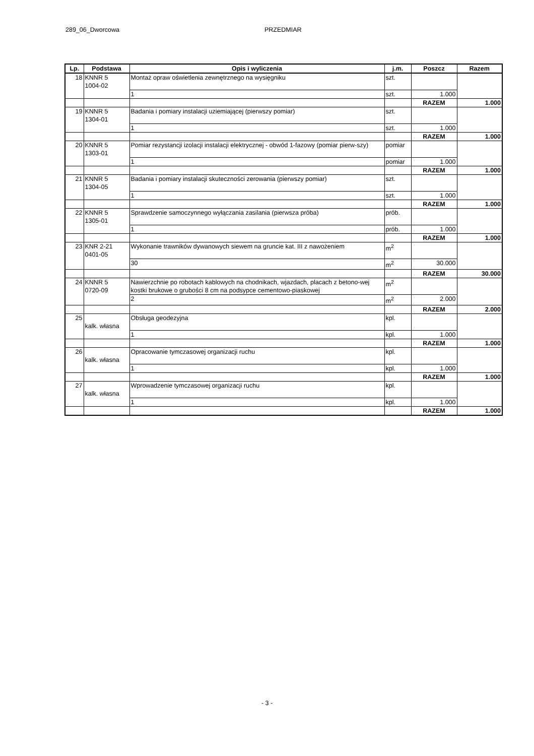289_06_Dworcowa PRZEDMIAR
| Lp. | Podstawa | Opis i wyliczenia | j.m. | Poszcz | Razem |
| --- | --- | --- | --- | --- | --- |
| 18 | KNNR 5 1004-02 | Montaż opraw oświetlenia zewnętrznego na wysięgniku | szt. | | |
| | | 1 | szt. | 1.000 | |
| | | | | RAZEM | 1.000 |
| 19 | KNNR 5 1304-01 | Badania i pomiary instalacji uziemiającej (pierwszy pomiar) | szt. | | |
| | | 1 | szt. | 1.000 | |
| | | | | RAZEM | 1.000 |
| 20 | KNNR 5 1303-01 | Pomiar rezystancji izolacji instalacji elektrycznej - obwód 1-fazowy (pomiar pierw-szy) | pomiar | | |
| | | 1 | pomiar | 1.000 | |
| | | | | RAZEM | 1.000 |
| 21 | KNNR 5 1304-05 | Badania i pomiary instalacji skuteczności zerowania (pierwszy pomiar) | szt. | | |
| | | 1 | szt. | 1.000 | |
| | | | | RAZEM | 1.000 |
| 22 | KNNR 5 1305-01 | Sprawdzenie samoczynnego wyłączania zasilania (pierwsza próba) | prób. | | |
| | | 1 | prób. | 1.000 | |
| | | | | RAZEM | 1.000 |
| 23 | KNR 2-21 0401-05 | Wykonanie trawników dywanowych siewem na gruncie kat. III z nawożeniem | m<sup>2</sup> | | |
| | | 30 | m<sup>2</sup> | 30.000 | |
| | | | | RAZEM | 30.000 |
| 24 | KNNR 5 0720-09 | Nawierzchnie po robotach kablowych na chodnikach, wjazdach, placach z betono-wej kostki brukowe o grubości 8 cm na podsypce cementowo-piaskowej | m<sup>2</sup> | | |
| | | 2 | m<sup>2</sup> | 2.000 | |
| | | | | RAZEM | 2.000 |
| 25 | kalk. własna | Obsługa geodezyjna | kpl. | | |
| | | 1 | kpl. | 1.000 | |
| | | | | RAZEM | 1.000 |
| 26 | kalk. własna | Opracowanie tymczasowej organizacji ruchu | kpl. | | |
| | | 1 | kpl. | 1.000 | |
| | | | | RAZEM | 1.000 |
| 27 | kalk. własna | Wprowadzenie tymczasowej organizacji ruchu | kpl. | | |
| | | 1 | kpl. | 1.000 | |
| | | | | RAZEM | 1.000 |
- 3 -